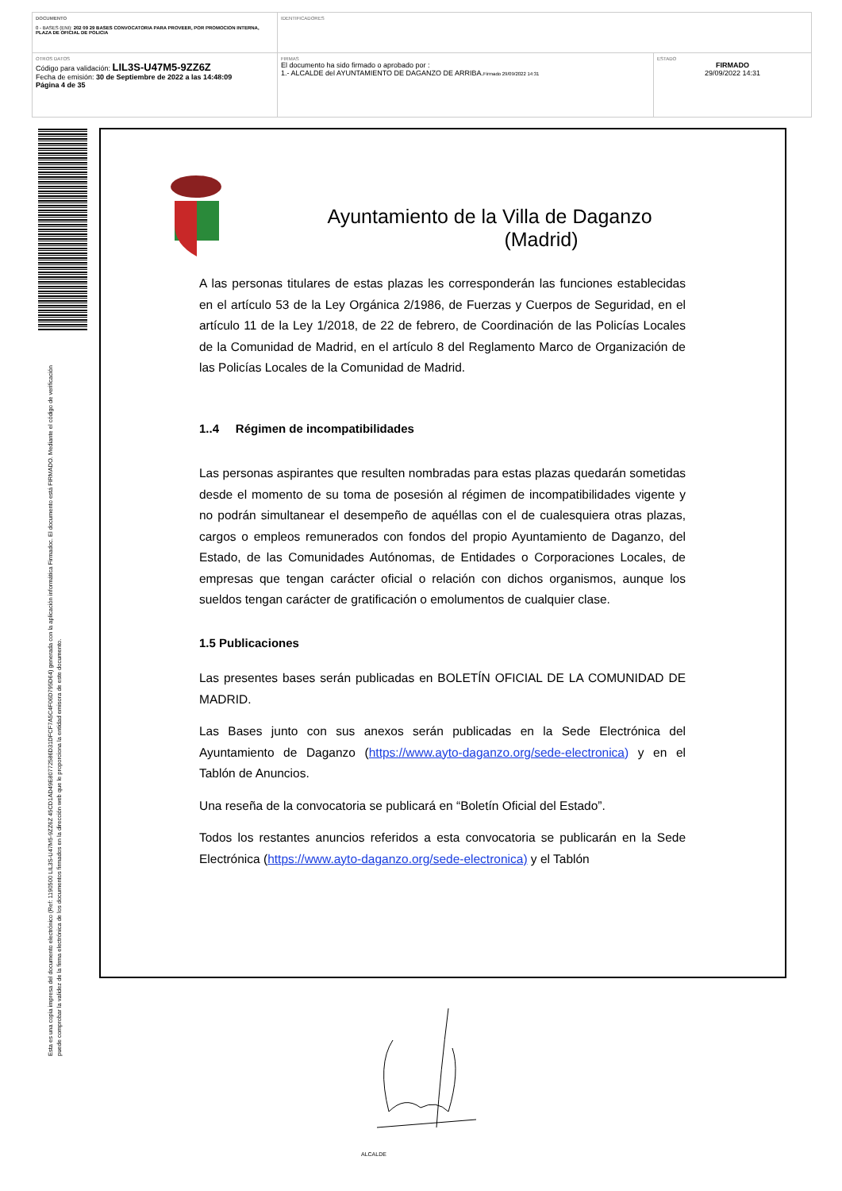| DOCUMENTO 0 - BASES (ENI): 202 09 29 BASES CONVOCATORIA PARA PROVEER, POR PROMOCION INTERNA, PLAZA DE OFICIAL DE POLICIA | IDENTIFICADORES | |
| OTROS DATOS Código para validación: LIL3S-U47M5-9ZZ6Z Fecha de emisión: 30 de Septiembre de 2022 a las 14:48:09 Página 4 de 35 | FIRMAS El documento ha sido firmado o aprobado por : 1.- ALCALDE del AYUNTAMIENTO DE DAGANZO DE ARRIBA. Firmado 29/09/2022 14:31 | ESTADO FIRMADO 29/09/2022 14:31 |
Esta es una copia impresa del documento electrónico (Ref: 1190500 LIL3S-U47M5-9ZZ6Z 45CD1AD49E80772586D31DFCF7A5C4F06D795D64) generada con la aplicación informática Firmadoc. El documento está FIRMADO. Mediante el código de verificación
puede comprobar la validez de la firma electrónica de los documentos firmados en la dirección web que le proporciona la entidad emisora de este documento.
Ayuntamiento de la Villa de Daganzo
(Madrid)
A las personas titulares de estas plazas les corresponderán las funciones establecidas en el artículo 53 de la Ley Orgánica 2/1986, de Fuerzas y Cuerpos de Seguridad, en el artículo 11 de la Ley 1/2018, de 22 de febrero, de Coordinación de las Policías Locales de la Comunidad de Madrid, en el artículo 8 del Reglamento Marco de Organización de las Policías Locales de la Comunidad de Madrid.
1..4 Régimen de incompatibilidades
Las personas aspirantes que resulten nombradas para estas plazas quedarán sometidas desde el momento de su toma de posesión al régimen de incompatibilidades vigente y no podrán simultanear el desempeño de aquéllas con el de cualesquiera otras plazas, cargos o empleos remunerados con fondos del propio Ayuntamiento de Daganzo, del Estado, de las Comunidades Autónomas, de Entidades o Corporaciones Locales, de empresas que tengan carácter oficial o relación con dichos organismos, aunque los sueldos tengan carácter de gratificación o emolumentos de cualquier clase.
1.5 Publicaciones
Las presentes bases serán publicadas en BOLETÍN OFICIAL DE LA COMUNIDAD DE MADRID.
Las Bases junto con sus anexos serán publicadas en la Sede Electrónica del Ayuntamiento de Daganzo (https://www.ayto-daganzo.org/sede-electronica) y en el Tablón de Anuncios.
Una reseña de la convocatoria se publicará en “Boletín Oficial del Estado”.
Todos los restantes anuncios referidos a esta convocatoria se publicarán en la Sede Electrónica (https://www.ayto-daganzo.org/sede-electronica) y el Tablón
ALCALDE